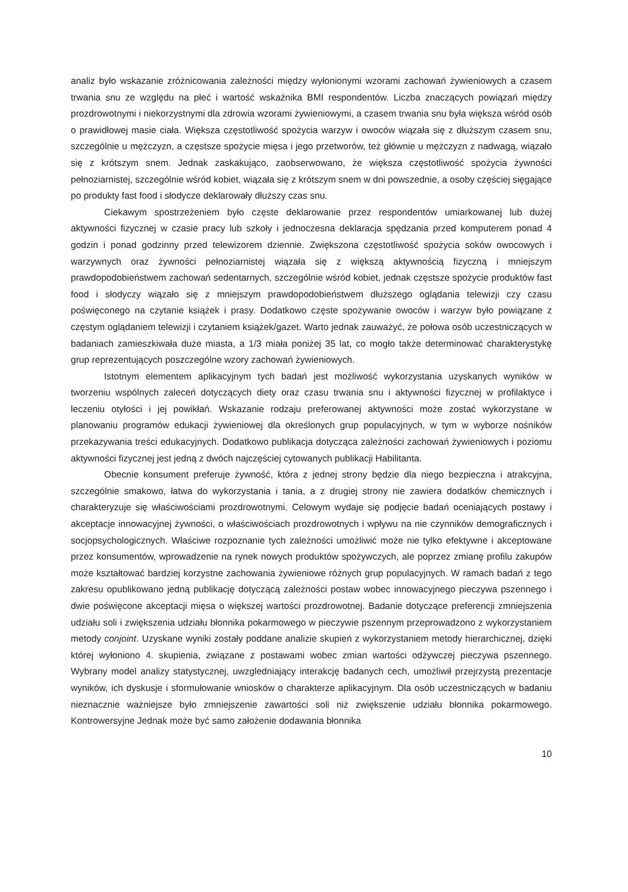analiz było wskazanie zróżnicowania zależności między wyłonionymi wzorami zachowań żywieniowych a czasem trwania snu ze względu na płeć i wartość wskaźnika BMI respondentów. Liczba znaczących powiązań między prozdrowotnymi i niekorzystnymi dla zdrowia wzorami żywieniowymi, a czasem trwania snu była większa wśród osób o prawidłowej masie ciała. Większa częstotliwość spożycia warzyw i owoców wiązała się z dłuższym czasem snu, szczególnie u mężczyzn, a częstsze spożycie mięsa i jego przetworów, też głównie u mężczyzn z nadwagą, wiązało się z krótszym snem. Jednak zaskakująco, zaobserwowano, że większa częstotliwość spożycia żywności pełnoziarnistej, szczególnie wśród kobiet, wiązała się z krótszym snem w dni powszednie, a osoby częściej sięgające po produkty fast food i słodycze deklarowały dłuższy czas snu.
Ciekawym spostrzeżeniem było częste deklarowanie przez respondentów umiarkowanej lub dużej aktywności fizycznej w czasie pracy lub szkoły i jednoczesna deklaracja spędzania przed komputerem ponad 4 godzin i ponad godzinny przed telewizorem dziennie. Zwiększona częstotliwość spożycia soków owocowych i warzywnych oraz żywności pełnoziarnistej wiązała się z większą aktywnością fizyczną i mniejszym prawdopodobieństwem zachowań sedentarnych, szczególnie wśród kobiet, jednak częstsze spożycie produktów fast food i słodyczy wiązało się z mniejszym prawdopodobieństwem dłuższego oglądania telewizji czy czasu poświęconego na czytanie książek i prasy. Dodatkowo częste spożywanie owoców i warzyw było powiązane z częstym oglądaniem telewizji i czytaniem książek/gazet. Warto jednak zauważyć, że połowa osób uczestniczących w badaniach zamieszkiwała duże miasta, a 1/3 miała poniżej 35 lat, co mogło także determinować charakterystykę grup reprezentujących poszczególne wzory zachowań żywieniowych.
Istotnym elementem aplikacyjnym tych badań jest możliwość wykorzystania uzyskanych wyników w tworzeniu wspólnych zaleceń dotyczących diety oraz czasu trwania snu i aktywności fizycznej w profilaktyce i leczeniu otyłości i jej powikłań. Wskazanie rodzaju preferowanej aktywności może zostać wykorzystane w planowaniu programów edukacji żywieniowej dla określonych grup populacyjnych, w tym w wyborze nośników przekazywania treści edukacyjnych. Dodatkowo publikacja dotycząca zależności zachowań żywieniowych i poziomu aktywności fizycznej jest jedną z dwóch najczęściej cytowanych publikacji Habilitanta.
Obecnie konsument preferuje żywność, która z jednej strony będzie dla niego bezpieczna i atrakcyjna, szczególnie smakowo, łatwa do wykorzystania i tania, a z drugiej strony nie zawiera dodatków chemicznych i charakteryzuje się właściwościami prozdrowotnymi. Celowym wydaje się podjęcie badań oceniających postawy i akceptacje innowacyjnej żywności, o właściwościach prozdrowotnych i wpływu na nie czynników demograficznych i socjopsychologicznych. Właściwe rozpoznanie tych zależności umożliwić może nie tylko efektywne i akceptowane przez konsumentów, wprowadzenie na rynek nowych produktów spożywczych, ale poprzez zmianę profilu zakupów może kształtować bardziej korzystne zachowania żywieniowe różnych grup populacyjnych. W ramach badań z tego zakresu opublikowano jedną publikację dotyczącą zależności postaw wobec innowacyjnego pieczywa pszennego i dwie poświęcone akceptacji mięsa o większej wartości prozdrowotnej. Badanie dotyczące preferencji zmniejszenia udziału soli i zwiększenia udziału błonnika pokarmowego w pieczywie pszennym przeprowadzono z wykorzystaniem metody conjoint. Uzyskane wyniki zostały poddane analizie skupień z wykorzystaniem metody hierarchicznej, dzięki której wyłoniono 4. skupienia, związane z postawami wobec zmian wartości odżywczej pieczywa pszennego. Wybrany model analizy statystycznej, uwzgledniający interakcję badanych cech, umożliwił przejrzystą prezentacje wyników, ich dyskusje i sformułowanie wniosków o charakterze aplikacyjnym. Dla osób uczestniczących w badaniu nieznacznie ważniejsze było zmniejszenie zawartości soli niż zwiększenie udziału błonnika pokarmowego. Kontrowersyjne Jednak może być samo założenie dodawania błonnika
10